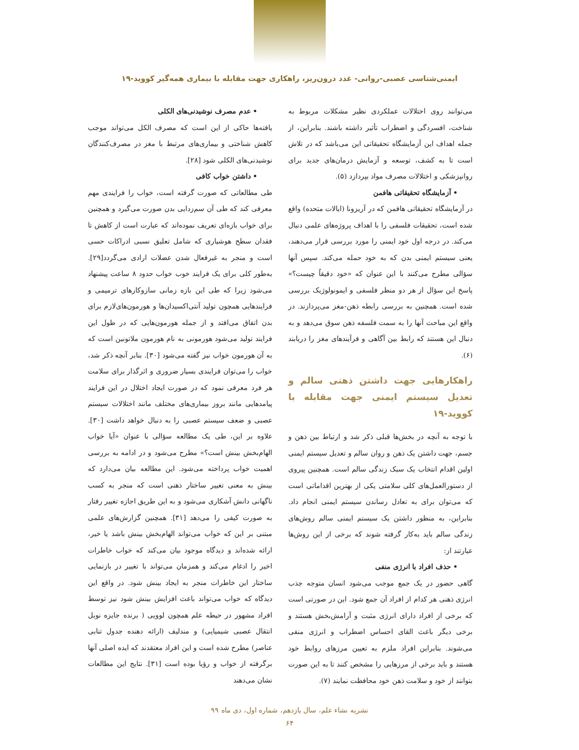ایمنی‌شناسی عصبی-روانی- غدد درون‌ریز، راهکاری جهت مقابله با بیماری همه‌گیر کووید-۱۹
می‌توانند روی اختلالات عملکردی نظیر مشکلات مربوط به شناخت، افسردگی و اضطراب تأثیر داشته باشند. بنابراین، از جمله اهداف این آزمایشگاه تحقیقاتی این می‌باشد که در تلاش است تا به کشف، توسعه و آزمایش درمان‌های جدید برای روانپزشکی و اختلالات مصرف مواد بپردازد (۵).
• آزمایشگاه تحقیقاتی هافمن
در آزمایشگاه تحقیقاتی هافمن که در آریزونا (ایالات متحده) واقع شده است، تحقیقات فلسفی را با اهداف پروژه‌های علمی دنبال می‌کند. در درجه اول خود ایمنی را مورد بررسی قرار می‌دهند، یعنی سیستم ایمنی بدن که به خود حمله می‌کند. سپس آنها سؤالی مطرح می‌کنند با این عنوان که «خود دقیقاً چیست؟» پاسخ این سؤال از هر دو منظر فلسفی و ایمونولوژیک بررسی شده است. همچنین به بررسی رابطه ذهن-مغز می‌پردازند. در واقع این مباحث آنها را به سمت فلسفه ذهن سوق می‌دهد و به دنبال این هستند که رابط بین آگاهی و فرآیندهای مغز را دریابند (۶).
راهکارهایی جهت داشتن ذهنی سالم و تعدیل سیستم ایمنی جهت مقابله با کووید-۱۹
با توجه به آنچه در بخش‌ها قبلی ذکر شد و ارتباط بین ذهن و جسم، جهت داشتن یک ذهن و روان سالم و تعدیل سیستم ایمنی اولین اقدام انتخاب یک سبک زندگی سالم است. همچنین پیروی از دستورالعمل‌های کلی سلامتی یکی از بهترین اقداماتی است که می‌توان برای به تعادل رساندن سیستم ایمنی انجام داد. بنابراین، به منظور داشتن یک سیستم ایمنی سالم روش‌های زندگی سالم باید به‌کار گرفته شوند که برخی از این روش‌ها عبارتند از:
• حذف افراد با انرژی منفی
گاهی حضور در یک جمع موجب می‌شود انسان متوجه جذب انرژی ذهنی هر کدام از افراد آن جمع شود. این در صورتی است که برخی از افراد دارای انرژی مثبت و آرامش‌بخش هستند و برخی دیگر باعث القای احساس اضطراب و انرژی منفی می‌شوند. بنابراین افراد ملزم به تعیین مرزهای روابط خود هستند و باید برخی از مرزهایی را مشخص کنند تا به این صورت بتوانند از خود و سلامت ذهن خود محافظت نمایند (۷).
• عدم مصرف نوشیدنی‌های الکلی
یافته‌ها حاکی از این است که مصرف الکل می‌تواند موجب کاهش شناختی و بیماری‌های مرتبط با مغز در مصرف‌کنندگان نوشیدنی‌های الکلی شود [۲۸].
• داشتن خواب کافی
طی مطالعاتی که صورت گرفته است، خواب را فرایندی مهم معرفی کند که طی آن سم‌زدایی بدن صورت می‌گیرد و همچنین برای خواب بازه‌ای تعریف نموده‌اند که عبارت است از کاهش تا فقدان سطح هوشیاری که شامل تعلیق نسبی ادراکات حسی است و منجر به غیرفعال شدن عضلات ارادی می‌گردد[۲۹]. به‌طور کلی برای یک فرایند خوب خواب حدود ۸ ساعت پیشنهاد می‌شود زیرا که طی این بازه زمانی سازوکارهای ترمیمی و فرایندهایی همچون تولید آنتی‌اکسیدان‌ها و هورمون‌های‌لازم برای بدن اتفاق می‌افتد و از جمله هورمون‌هایی که در طول این فرایند تولید می‌شود هورمونی به نام هورمون ملاتونین است که به آن هورمون خواب نیز گفته می‌شود [۳۰]. بنابر آنچه ذکر شد، خواب را می‌توان فرایندی بسیار ضروری و اثرگذار برای سلامت هر فرد معرفی نمود که در صورت ایجاد اختلال در این فرایند پیامدهایی مانند بروز بیماری‌های مختلف مانند اختلالات سیستم عصبی و ضعف سیستم عصبی را به دنبال خواهد داشت [۳۰]. علاوه بر این، طی یک مطالعه سؤالی با عنوان «آیا خواب الهام‌بخش بینش است؟» مطرح می‌شود و در ادامه به بررسی اهمیت خواب پرداخته می‌شود. این مطالعه بیان می‌دارد که بینش به معنی تغییر ساختار ذهنی است که منجر به کسب ناگهانی دانش آشکاری می‌شود و به این طریق اجازه تغییر رفتار به صورت کیفی را می‌دهد [۳۱]. همچنین گزارش‌های علمی مبتنی بر این که خواب می‌تواند الهام‌بخش بینش باشد یا خیر، ارائه شده‌اند و دیدگاه موجود بیان می‌کند که خواب خاطرات اخیر را ادغام می‌کند و همزمان می‌تواند با تغییر در بازنمایی ساختار این خاطرات منجر به ایجاد بینش شود. در واقع این دیدگاه که خواب می‌تواند باعث افزایش بینش شود نیز توسط افراد مشهور در حیطه علم همچون لوویی ( برنده جایزه نوبل انتقال عصبی شیمیایی) و مندلیف (ارائه دهنده جدول تنابی عناصر) مطرح شده است و این افراد معتقدند که ایده اصلی آنها برگرفته از خواب و رؤیا بوده است [۳۱]. نتایج این مطالعات نشان می‌دهند
نشریه نشاء علم، سال یازدهم، شماره اول، دی ماه ۹۹
۶۴